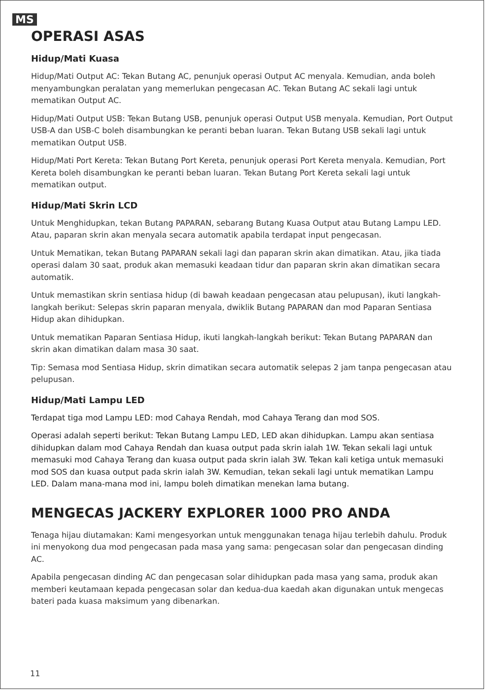MS
OPERASI ASAS
Hidup/Mati Kuasa
Hidup/Mati Output AC: Tekan Butang AC, penunjuk operasi Output AC menyala. Kemudian, anda boleh menyambungkan peralatan yang memerlukan pengecasan AC. Tekan Butang AC sekali lagi untuk mematikan Output AC.
Hidup/Mati Output USB: Tekan Butang USB, penunjuk operasi Output USB menyala. Kemudian, Port Output USB-A dan USB-C boleh disambungkan ke peranti beban luaran. Tekan Butang USB sekali lagi untuk mematikan Output USB.
Hidup/Mati Port Kereta: Tekan Butang Port Kereta, penunjuk operasi Port Kereta menyala. Kemudian, Port Kereta boleh disambungkan ke peranti beban luaran. Tekan Butang Port Kereta sekali lagi untuk mematikan output.
Hidup/Mati Skrin LCD
Untuk Menghidupkan, tekan Butang PAPARAN, sebarang Butang Kuasa Output atau Butang Lampu LED. Atau, paparan skrin akan menyala secara automatik apabila terdapat input pengecasan.
Untuk Mematikan, tekan Butang PAPARAN sekali lagi dan paparan skrin akan dimatikan. Atau, jika tiada operasi dalam 30 saat, produk akan memasuki keadaan tidur dan paparan skrin akan dimatikan secara automatik.
Untuk memastikan skrin sentiasa hidup (di bawah keadaan pengecasan atau pelupusan), ikuti langkah-langkah berikut: Selepas skrin paparan menyala, dwiklik Butang PAPARAN dan mod Paparan Sentiasa Hidup akan dihidupkan.
Untuk mematikan Paparan Sentiasa Hidup, ikuti langkah-langkah berikut: Tekan Butang PAPARAN dan skrin akan dimatikan dalam masa 30 saat.
Tip: Semasa mod Sentiasa Hidup, skrin dimatikan secara automatik selepas 2 jam tanpa pengecasan atau pelupusan.
Hidup/Mati Lampu LED
Terdapat tiga mod Lampu LED: mod Cahaya Rendah, mod Cahaya Terang dan mod SOS.
Operasi adalah seperti berikut: Tekan Butang Lampu LED, LED akan dihidupkan. Lampu akan sentiasa dihidupkan dalam mod Cahaya Rendah dan kuasa output pada skrin ialah 1W. Tekan sekali lagi untuk memasuki mod Cahaya Terang dan kuasa output pada skrin ialah 3W. Tekan kali ketiga untuk memasuki mod SOS dan kuasa output pada skrin ialah 3W. Kemudian, tekan sekali lagi untuk mematikan Lampu LED. Dalam mana-mana mod ini, lampu boleh dimatikan menekan lama butang.
MENGECAS JACKERY EXPLORER 1000 PRO ANDA
Tenaga hijau diutamakan: Kami mengesyorkan untuk menggunakan tenaga hijau terlebih dahulu. Produk ini menyokong dua mod pengecasan pada masa yang sama: pengecasan solar dan pengecasan dinding AC.
Apabila pengecasan dinding AC dan pengecasan solar dihidupkan pada masa yang sama, produk akan memberi keutamaan kepada pengecasan solar dan kedua-dua kaedah akan digunakan untuk mengecas bateri pada kuasa maksimum yang dibenarkan.
11